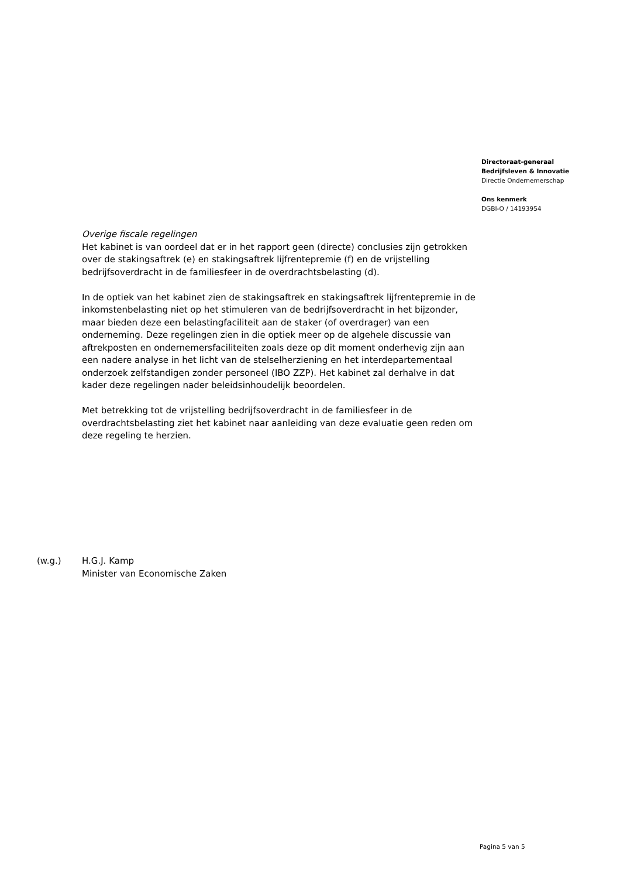Directoraat-generaal
Bedrijfsleven & Innovatie
Directie Ondernemerschap
Ons kenmerk
DGBI-O / 14193954
Overige fiscale regelingen
Het kabinet is van oordeel dat er in het rapport geen (directe) conclusies zijn getrokken over de stakingsaftrek (e) en stakingsaftrek lijfrentepremie (f) en de vrijstelling bedrijfsoverdracht in de familiesfeer in de overdrachtsbelasting (d).
In de optiek van het kabinet zien de stakingsaftrek en stakingsaftrek lijfrentepremie in de inkomstenbelasting niet op het stimuleren van de bedrijfsoverdracht in het bijzonder, maar bieden deze een belastingfaciliteit aan de staker (of overdrager) van een onderneming. Deze regelingen zien in die optiek meer op de algehele discussie van aftrekposten en ondernemersfaciliteiten zoals deze op dit moment onderhevig zijn aan een nadere analyse in het licht van de stelselherziening en het interdepartementaal onderzoek zelfstandigen zonder personeel (IBO ZZP). Het kabinet zal derhalve in dat kader deze regelingen nader beleidsinhoudelijk beoordelen.
Met betrekking tot de vrijstelling bedrijfsoverdracht in de familiesfeer in de overdrachtsbelasting ziet het kabinet naar aanleiding van deze evaluatie geen reden om deze regeling te herzien.
(w.g.) H.G.J. Kamp
Minister van Economische Zaken
Pagina 5 van 5